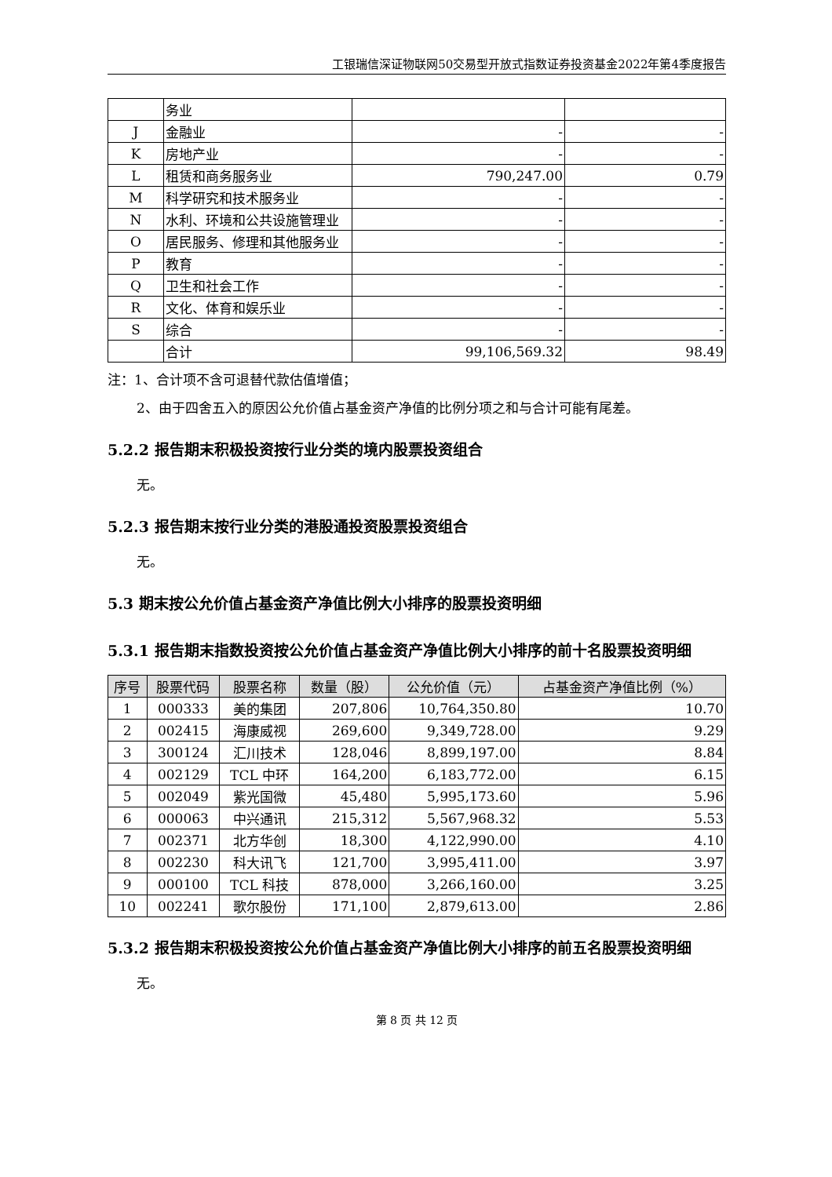工银瑞信深证物联网50交易型开放式指数证券投资基金2022年第4季度报告
| | 务业 | | |
| J | 金融业 | - | - |
| K | 房地产业 | - | - |
| L | 租赁和商务服务业 | 790,247.00 | 0.79 |
| M | 科学研究和技术服务业 | - | - |
| N | 水利、环境和公共设施管理业 | - | - |
| O | 居民服务、修理和其他服务业 | - | - |
| P | 教育 | - | - |
| Q | 卫生和社会工作 | - | - |
| R | 文化、体育和娱乐业 | - | - |
| S | 综合 | - | - |
| | 合计 | 99,106,569.32 | 98.49 |
注：1、合计项不含可退替代款估值增值；
2、由于四舍五入的原因公允价值占基金资产净值的比例分项之和与合计可能有尾差。
5.2.2 报告期末积极投资按行业分类的境内股票投资组合
无。
5.2.3 报告期末按行业分类的港股通投资股票投资组合
无。
5.3 期末按公允价值占基金资产净值比例大小排序的股票投资明细
5.3.1 报告期末指数投资按公允价值占基金资产净值比例大小排序的前十名股票投资明细
| 序号 | 股票代码 | 股票名称 | 数量（股） | 公允价值（元） | 占基金资产净值比例（%） |
| --- | --- | --- | --- | --- | --- |
| 1 | 000333 | 美的集团 | 207,806 | 10,764,350.80 | 10.70 |
| 2 | 002415 | 海康威视 | 269,600 | 9,349,728.00 | 9.29 |
| 3 | 300124 | 汇川技术 | 128,046 | 8,899,197.00 | 8.84 |
| 4 | 002129 | TCL 中环 | 164,200 | 6,183,772.00 | 6.15 |
| 5 | 002049 | 紫光国微 | 45,480 | 5,995,173.60 | 5.96 |
| 6 | 000063 | 中兴通讯 | 215,312 | 5,567,968.32 | 5.53 |
| 7 | 002371 | 北方华创 | 18,300 | 4,122,990.00 | 4.10 |
| 8 | 002230 | 科大讯飞 | 121,700 | 3,995,411.00 | 3.97 |
| 9 | 000100 | TCL 科技 | 878,000 | 3,266,160.00 | 3.25 |
| 10 | 002241 | 歌尔股份 | 171,100 | 2,879,613.00 | 2.86 |
5.3.2 报告期末积极投资按公允价值占基金资产净值比例大小排序的前五名股票投资明细
无。
第 8 页 共 12 页